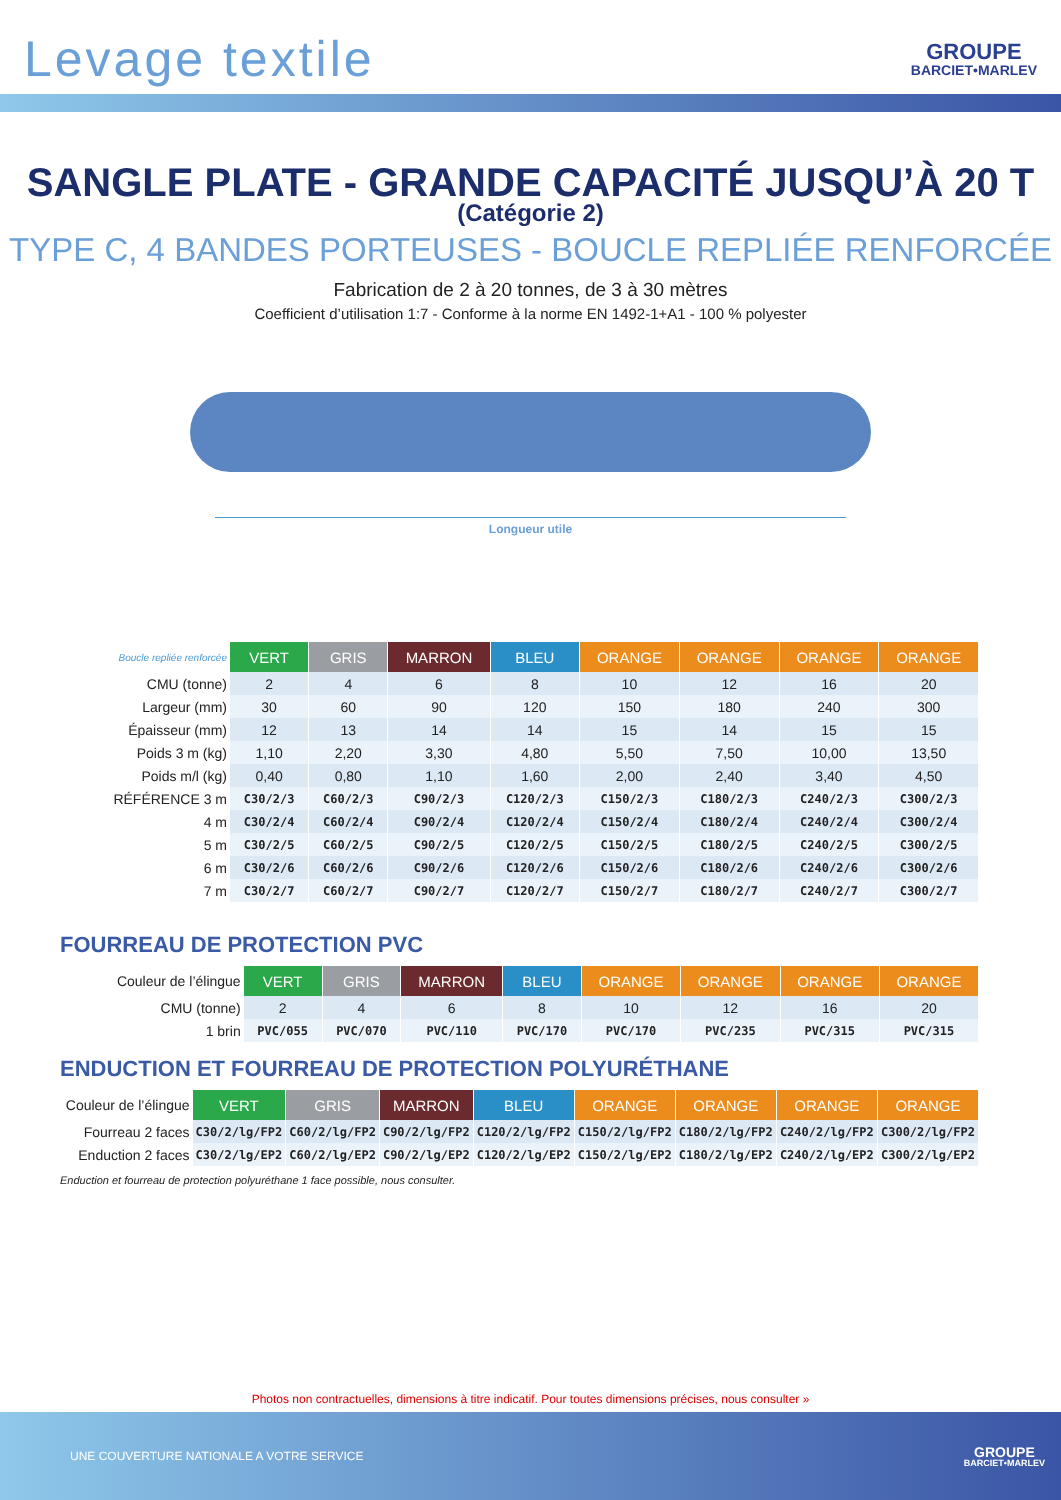Levage textile
GROUPE
BARCIET•MARLEV
SANGLE PLATE - GRANDE CAPACITÉ JUSQU’À 20 T
(Catégorie 2)
TYPE C, 4 BANDES PORTEUSES - BOUCLE REPLIÉE RENFORCÉE
Fabrication de 2 à 20 tonnes, de 3 à 30 mètres
Coefficient d’utilisation 1:7 - Conforme à la norme EN 1492-1+A1 - 100 % polyester
Longueur utile
| Boucle repliée renforcée | VERT | GRIS | MARRON | BLEU | ORANGE | ORANGE | ORANGE | ORANGE |
| CMU (tonne) | 2 | 4 | 6 | 8 | 10 | 12 | 16 | 20 |
| Largeur (mm) | 30 | 60 | 90 | 120 | 150 | 180 | 240 | 300 |
| Épaisseur (mm) | 12 | 13 | 14 | 14 | 15 | 14 | 15 | 15 |
| Poids 3 m (kg) | 1,10 | 2,20 | 3,30 | 4,80 | 5,50 | 7,50 | 10,00 | 13,50 |
| Poids m/l (kg) | 0,40 | 0,80 | 1,10 | 1,60 | 2,00 | 2,40 | 3,40 | 4,50 |
| RÉFÉRENCE 3 m | C30/2/3 | C60/2/3 | C90/2/3 | C120/2/3 | C150/2/3 | C180/2/3 | C240/2/3 | C300/2/3 |
| 4 m | C30/2/4 | C60/2/4 | C90/2/4 | C120/2/4 | C150/2/4 | C180/2/4 | C240/2/4 | C300/2/4 |
| 5 m | C30/2/5 | C60/2/5 | C90/2/5 | C120/2/5 | C150/2/5 | C180/2/5 | C240/2/5 | C300/2/5 |
| 6 m | C30/2/6 | C60/2/6 | C90/2/6 | C120/2/6 | C150/2/6 | C180/2/6 | C240/2/6 | C300/2/6 |
| 7 m | C30/2/7 | C60/2/7 | C90/2/7 | C120/2/7 | C150/2/7 | C180/2/7 | C240/2/7 | C300/2/7 |
FOURREAU DE PROTECTION PVC
| Couleur de l’élingue | VERT | GRIS | MARRON | BLEU | ORANGE | ORANGE | ORANGE | ORANGE |
| CMU (tonne) | 2 | 4 | 6 | 8 | 10 | 12 | 16 | 20 |
| 1 brin | PVC/055 | PVC/070 | PVC/110 | PVC/170 | PVC/170 | PVC/235 | PVC/315 | PVC/315 |
ENDUCTION ET FOURREAU DE PROTECTION POLYURÉTHANE
| Couleur de l’élingue | VERT | GRIS | MARRON | BLEU | ORANGE | ORANGE | ORANGE | ORANGE |
| Fourreau 2 faces | C30/2/lg/FP2 | C60/2/lg/FP2 | C90/2/lg/FP2 | C120/2/lg/FP2 | C150/2/lg/FP2 | C180/2/lg/FP2 | C240/2/lg/FP2 | C300/2/lg/FP2 |
| Enduction 2 faces | C30/2/lg/EP2 | C60/2/lg/EP2 | C90/2/lg/EP2 | C120/2/lg/EP2 | C150/2/lg/EP2 | C180/2/lg/EP2 | C240/2/lg/EP2 | C300/2/lg/EP2 |
Enduction et fourreau de protection polyuréthane 1 face possible, nous consulter.
Photos non contractuelles, dimensions à titre indicatif. Pour toutes dimensions précises, nous consulter »
UNE COUVERTURE NATIONALE A VOTRE SERVICE
GROUPE
BARCIET•MARLEV